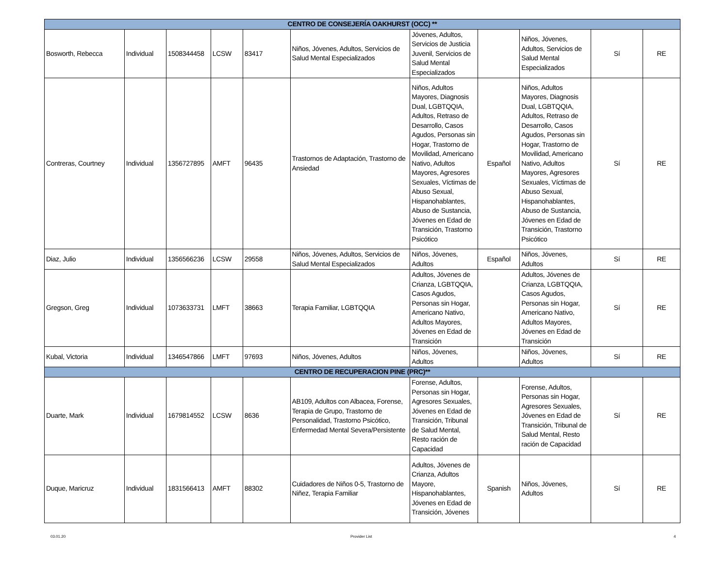| CENTRO DE CONSEJERÍA OAKHURST (OCC) ** | | | | | | | | | | |
| Bosworth, Rebecca | Individual | 1508344458 | LCSW | 83417 | Niños, Jóvenes, Adultos, Servicios de Salud Mental Especializados | Jóvenes, Adultos, Servicios de Justicia Juvenil, Servicios de Salud Mental Especializados | | Niños, Jóvenes, Adultos, Servicios de Salud Mental Especializados | Sí | RE |
| Contreras, Courtney | Individual | 1356727895 | AMFT | 96435 | Trastornos de Adaptación, Trastorno de Ansiedad | Niños, Adultos Mayores, Diagnosis Dual, LGBTQQIA, Adultos, Retraso de Desarrollo, Casos Agudos, Personas sin Hogar, Trastorno de Movilidad, Americano Nativo, Adultos Mayores, Agresores Sexuales, Víctimas de Abuso Sexual, Hispanohablantes, Abuso de Sustancia, Jóvenes en Edad de Transición, Trastorno Psicótico | Español | Niños, Adultos Mayores, Diagnosis Dual, LGBTQQIA, Adultos, Retraso de Desarrollo, Casos Agudos, Personas sin Hogar, Trastorno de Movilidad, Americano Nativo, Adultos Mayores, Agresores Sexuales, Víctimas de Abuso Sexual, Hispanohablantes, Abuso de Sustancia, Jóvenes en Edad de Transición, Trastorno Psicótico | Sí | RE |
| Diaz, Julio | Individual | 1356566236 | LCSW | 29558 | Niños, Jóvenes, Adultos, Servicios de Salud Mental Especializados | Niños, Jóvenes, Adultos | Español | Niños, Jóvenes, Adultos | Sí | RE |
| Gregson, Greg | Individual | 1073633731 | LMFT | 38663 | Terapia Familiar, LGBTQQIA | Adultos, Jóvenes de Crianza, LGBTQQIA, Casos Agudos, Personas sin Hogar, Americano Nativo, Adultos Mayores, Jóvenes en Edad de Transición | | Adultos, Jóvenes de Crianza, LGBTQQIA, Casos Agudos, Personas sin Hogar, Americano Nativo, Adultos Mayores, Jóvenes en Edad de Transición | Sí | RE |
| Kubal, Victoria | Individual | 1346547866 | LMFT | 97693 | Niños, Jóvenes, Adultos | Niños, Jóvenes, Adultos | | Niños, Jóvenes, Adultos | Sí | RE |
| CENTRO DE RECUPERACION PINE (PRC)** | | | | | | | | | | |
| Duarte, Mark | Individual | 1679814552 | LCSW | 8636 | AB109, Adultos con Albacea, Forense, Terapia de Grupo, Trastorno de Personalidad, Trastorno Psicótico, Enfermedad Mental Severa/Persistente | Forense, Adultos, Personas sin Hogar, Agresores Sexuales, Jóvenes en Edad de Transición, Tribunal de Salud Mental, Resto ración de Capacidad | | Forense, Adultos, Personas sin Hogar, Agresores Sexuales, Jóvenes en Edad de Transición, Tribunal de Salud Mental, Resto ración de Capacidad | Sí | RE |
| Duque, Maricruz | Individual | 1831566413 | AMFT | 88302 | Cuidadores de Niños 0-5, Trastorno de Niñez, Terapia Familiar | Adultos, Jóvenes de Crianza, Adultos Mayore, Hispanohablantes, Jóvenes en Edad de Transición, Jóvenes | Spanish | Niños, Jóvenes, Adultos | Sí | RE |
03.01.20 Provider List 4